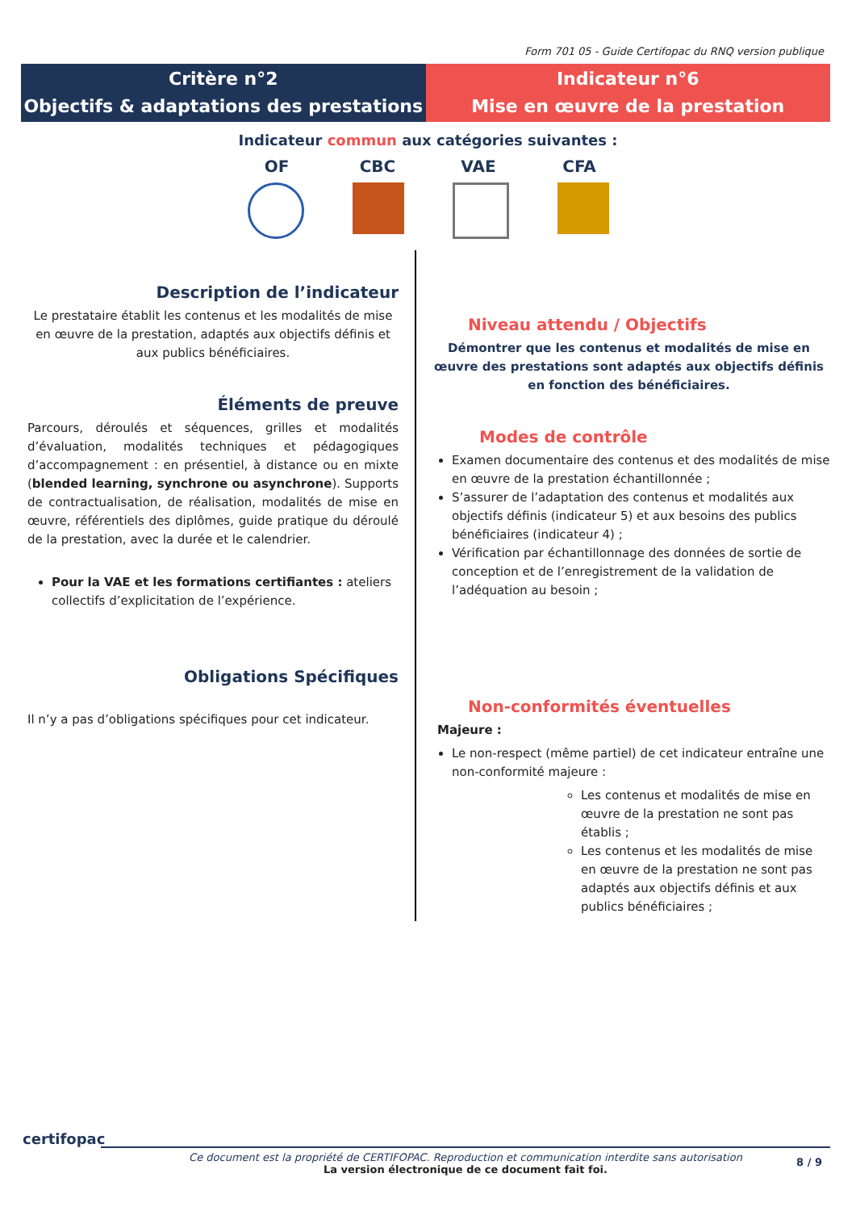Form 701 05 - Guide Certifopac du RNQ version publique
Critère n°2
Objectifs & adaptations des prestations
Indicateur n°6
Mise en œuvre de la prestation
Indicateur commun aux catégories suivantes :
OF CBC VAE CFA
Description de l’indicateur
Le prestataire établit les contenus et les modalités de mise en œuvre de la prestation, adaptés aux objectifs définis et aux publics bénéficiaires.
Éléments de preuve
Parcours, déroulés et séquences, grilles et modalités d’évaluation, modalités techniques et pédagogiques d’accompagnement : en présentiel, à distance ou en mixte (blended learning, synchrone ou asynchrone). Supports de contractualisation, de réalisation, modalités de mise en œuvre, référentiels des diplômes, guide pratique du déroulé de la prestation, avec la durée et le calendrier.
Pour la VAE et les formations certifiantes : ateliers collectifs d’explicitation de l’expérience.
Obligations Spécifiques
Il n’y a pas d’obligations spécifiques pour cet indicateur.
Niveau attendu / Objectifs
Démontrer que les contenus et modalités de mise en œuvre des prestations sont adaptés aux objectifs définis en fonction des bénéficiaires.
Modes de contrôle
Examen documentaire des contenus et des modalités de mise en œuvre de la prestation échantillonnée ;
S’assurer de l’adaptation des contenus et modalités aux objectifs définis (indicateur 5) et aux besoins des publics bénéficiaires (indicateur 4) ;
Vérification par échantillonnage des données de sortie de conception et de l’enregistrement de la validation de l’adéquation au besoin ;
Non-conformités éventuelles
Majeure :
Le non-respect (même partiel) de cet indicateur entraîne une non-conformité majeure :
Les contenus et modalités de mise en œuvre de la prestation ne sont pas établis ;
Les contenus et les modalités de mise en œuvre de la prestation ne sont pas adaptés aux objectifs définis et aux publics bénéficiaires ;
certifopac
Ce document est la propriété de CERTIFOPAC. Reproduction et communication interdite sans autorisation
La version électronique de ce document fait foi.
8 / 9